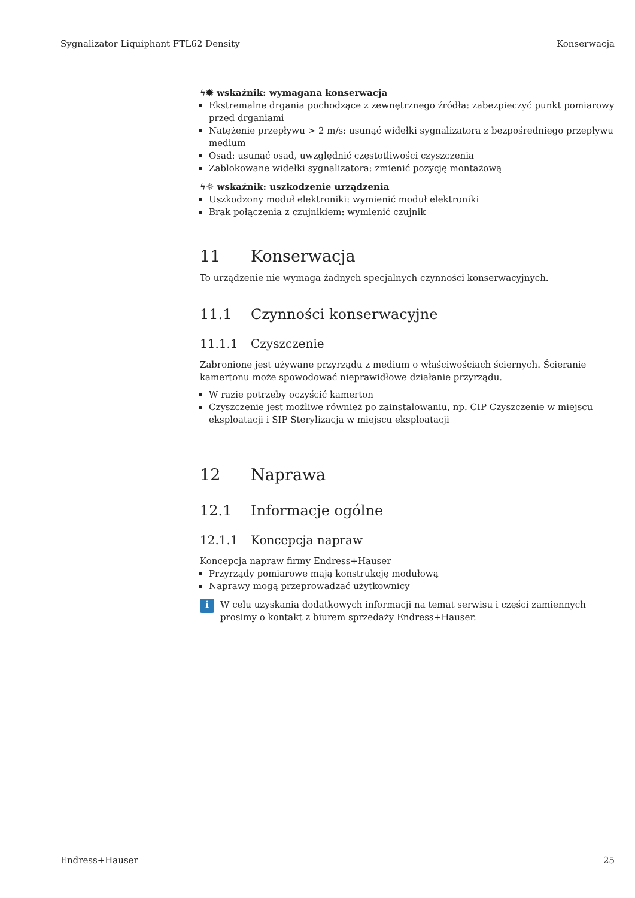Sygnalizator Liquiphant FTL62 Density Konserwacja
ϟ✹ wskaźnik: wymagana konserwacja
Ekstremalne drgania pochodzące z zewnętrznego źródła: zabezpieczyć punkt pomiarowy przed drganiami
Natężenie przepływu > 2 m/s: usunąć widełki sygnalizatora z bezpośredniego przepływu medium
Osad: usunąć osad, uwzględnić częstotliwości czyszczenia
Zablokowane widełki sygnalizatora: zmienić pozycję montażową
ϟ☼ wskaźnik: uszkodzenie urządzenia
Uszkodzony moduł elektroniki: wymienić moduł elektroniki
Brak połączenia z czujnikiem: wymienić czujnik
11 Konserwacja
To urządzenie nie wymaga żadnych specjalnych czynności konserwacyjnych.
11.1 Czynności konserwacyjne
11.1.1 Czyszczenie
Zabronione jest używane przyrządu z medium o właściwościach ściernych. Ścieranie kamertonu może spowodować nieprawidłowe działanie przyrządu.
W razie potrzeby oczyścić kamerton
Czyszczenie jest możliwe również po zainstalowaniu, np. CIP Czyszczenie w miejscu eksploatacji i SIP Sterylizacja w miejscu eksploatacji
12 Naprawa
12.1 Informacje ogólne
12.1.1 Koncepcja napraw
Koncepcja napraw firmy Endress+Hauser
Przyrządy pomiarowe mają konstrukcję modułową
Naprawy mogą przeprowadzać użytkownicy
i
W celu uzyskania dodatkowych informacji na temat serwisu i części zamiennych prosimy o kontakt z biurem sprzedaży Endress+Hauser.
Endress+Hauser 25